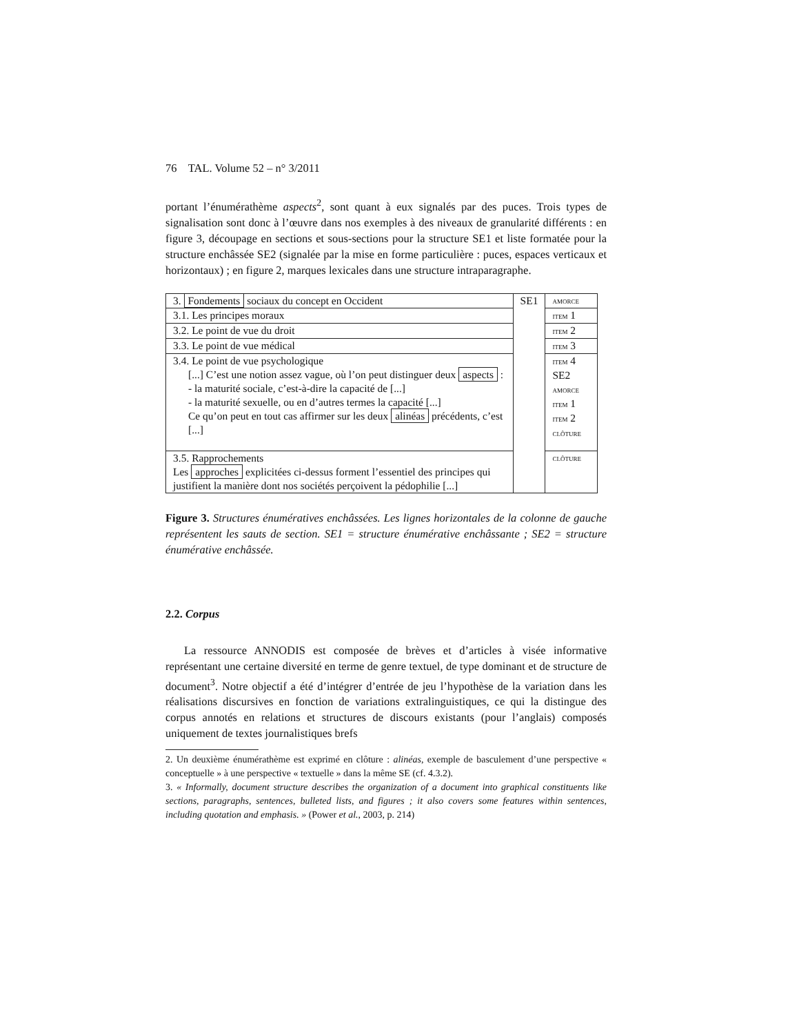76 TAL. Volume 52 – n° 3/2011
portant l’énumérathème aspects<sup>2</sup>, sont quant à eux signalés par des puces. Trois types de signalisation sont donc à l’œuvre dans nos exemples à des niveaux de granularité différents : en figure 3, découpage en sections et sous-sections pour la structure SE1 et liste formatée pour la structure enchâssée SE2 (signalée par la mise en forme particulière : puces, espaces verticaux et horizontaux) ; en figure 2, marques lexicales dans une structure intraparagraphe.
| 3. Fondements sociaux du concept en Occident | SE1 | amorce |
| 3.1. Les principes moraux | | item 1 |
| 3.2. Le point de vue du droit | | item 2 |
| 3.3. Le point de vue médical | | item 3 |
| 3.4. Le point de vue psychologique [...] C’est une notion assez vague, où l’on peut distinguer deux aspects : - la maturité sociale, c’est-à-dire la capacité de [...] - la maturité sexuelle, ou en d’autres termes la capacité [...] Ce qu’on peut en tout cas affirmer sur les deux alinéas précédents, c’est [...] | | item 4 SE2 amorce item 1 item 2 clôture |
| 3.5. Rapprochements Les approches explicitées ci-dessus forment l’essentiel des principes qui justifient la manière dont nos sociétés perçoivent la pédophilie [...] | | clôture |
Figure 3. Structures énumératives enchâssées. Les lignes horizontales de la colonne de gauche représentent les sauts de section. SE1 = structure énumérative enchâssante ; SE2 = structure énumérative enchâssée.
2.2. Corpus
La ressource ANNODIS est composée de brèves et d’articles à visée informative représentant une certaine diversité en terme de genre textuel, de type dominant et de structure de document<sup>3</sup>. Notre objectif a été d’intégrer d’entrée de jeu l’hypothèse de la variation dans les réalisations discursives en fonction de variations extralinguistiques, ce qui la distingue des corpus annotés en relations et structures de discours existants (pour l’anglais) composés uniquement de textes journalistiques brefs
2. Un deuxième énumérathème est exprimé en clôture : alinéas, exemple de basculement d’une perspective « conceptuelle » à une perspective « textuelle » dans la même SE (cf. 4.3.2).
3. « Informally, document structure describes the organization of a document into graphical constituents like sections, paragraphs, sentences, bulleted lists, and figures ; it also covers some features within sentences, including quotation and emphasis. » (Power et al., 2003, p. 214)